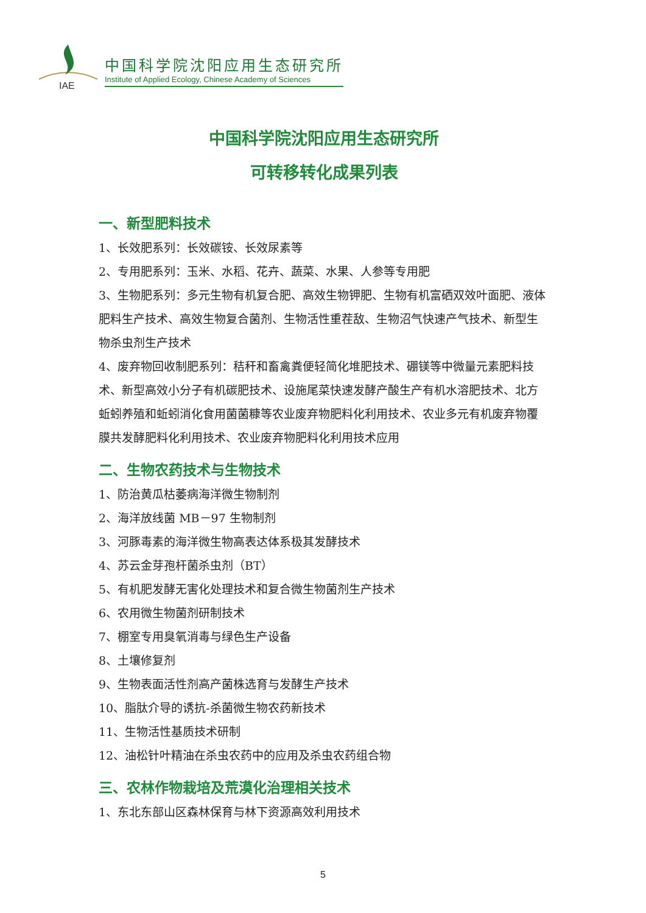IAE
中国科学院沈阳应用生态研究所
Institute of Applied Ecology, Chinese Academy of Sciences
中国科学院沈阳应用生态研究所
可转移转化成果列表
一、新型肥料技术
1、长效肥系列：长效碳铵、长效尿素等
2、专用肥系列：玉米、水稻、花卉、蔬菜、水果、人参等专用肥
3、生物肥系列：多元生物有机复合肥、高效生物钾肥、生物有机富硒双效叶面肥、液体肥料生产技术、高效生物复合菌剂、生物活性重茬敌、生物沼气快速产气技术、新型生物杀虫剂生产技术
4、废弃物回收制肥系列：秸秆和畜禽粪便轻简化堆肥技术、硼镁等中微量元素肥料技术、新型高效小分子有机碳肥技术、设施尾菜快速发酵产酸生产有机水溶肥技术、北方蚯蚓养殖和蚯蚓消化食用菌菌糠等农业废弃物肥料化利用技术、农业多元有机废弃物覆膜共发酵肥料化利用技术、农业废弃物肥料化利用技术应用
二、生物农药技术与生物技术
1、防治黄瓜枯萎病海洋微生物制剂
2、海洋放线菌 MB－97 生物制剂
3、河豚毒素的海洋微生物高表达体系极其发酵技术
4、苏云金芽孢杆菌杀虫剂（BT）
5、有机肥发酵无害化处理技术和复合微生物菌剂生产技术
6、农用微生物菌剂研制技术
7、棚室专用臭氧消毒与绿色生产设备
8、土壤修复剂
9、生物表面活性剂高产菌株选育与发酵生产技术
10、脂肽介导的诱抗-杀菌微生物农药新技术
11、生物活性基质技术研制
12、油松针叶精油在杀虫农药中的应用及杀虫农药组合物
三、农林作物栽培及荒漠化治理相关技术
1、东北东部山区森林保育与林下资源高效利用技术
5